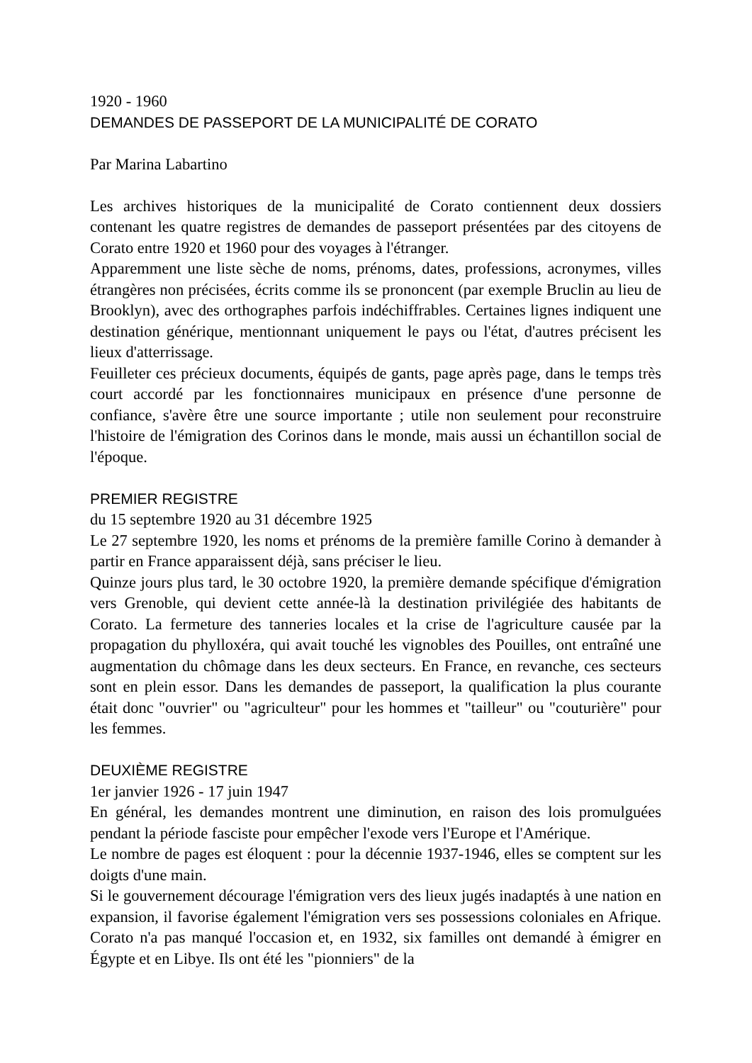1920 - 1960
DEMANDES DE PASSEPORT DE LA MUNICIPALITÉ DE CORATO
Par Marina Labartino
Les archives historiques de la municipalité de Corato contiennent deux dossiers contenant les quatre registres de demandes de passeport présentées par des citoyens de Corato entre 1920 et 1960 pour des voyages à l'étranger.
Apparemment une liste sèche de noms, prénoms, dates, professions, acronymes, villes étrangères non précisées, écrits comme ils se prononcent (par exemple Bruclin au lieu de Brooklyn), avec des orthographes parfois indéchiffrables. Certaines lignes indiquent une destination générique, mentionnant uniquement le pays ou l'état, d'autres précisent les lieux d'atterrissage.
Feuilleter ces précieux documents, équipés de gants, page après page, dans le temps très court accordé par les fonctionnaires municipaux en présence d'une personne de confiance, s'avère être une source importante ; utile non seulement pour reconstruire l'histoire de l'émigration des Corinos dans le monde, mais aussi un échantillon social de l'époque.
PREMIER REGISTRE
du 15 septembre 1920 au 31 décembre 1925
Le 27 septembre 1920, les noms et prénoms de la première famille Corino à demander à partir en France apparaissent déjà, sans préciser le lieu.
Quinze jours plus tard, le 30 octobre 1920, la première demande spécifique d'émigration vers Grenoble, qui devient cette année-là la destination privilégiée des habitants de Corato. La fermeture des tanneries locales et la crise de l'agriculture causée par la propagation du phylloxéra, qui avait touché les vignobles des Pouilles, ont entraîné une augmentation du chômage dans les deux secteurs. En France, en revanche, ces secteurs sont en plein essor. Dans les demandes de passeport, la qualification la plus courante était donc "ouvrier" ou "agriculteur" pour les hommes et "tailleur" ou "couturière" pour les femmes.
DEUXIÈME REGISTRE
1er janvier 1926 - 17 juin 1947
En général, les demandes montrent une diminution, en raison des lois promulguées pendant la période fasciste pour empêcher l'exode vers l'Europe et l'Amérique.
Le nombre de pages est éloquent : pour la décennie 1937-1946, elles se comptent sur les doigts d'une main.
Si le gouvernement décourage l'émigration vers des lieux jugés inadaptés à une nation en expansion, il favorise également l'émigration vers ses possessions coloniales en Afrique. Corato n'a pas manqué l'occasion et, en 1932, six familles ont demandé à émigrer en Égypte et en Libye. Ils ont été les "pionniers" de la